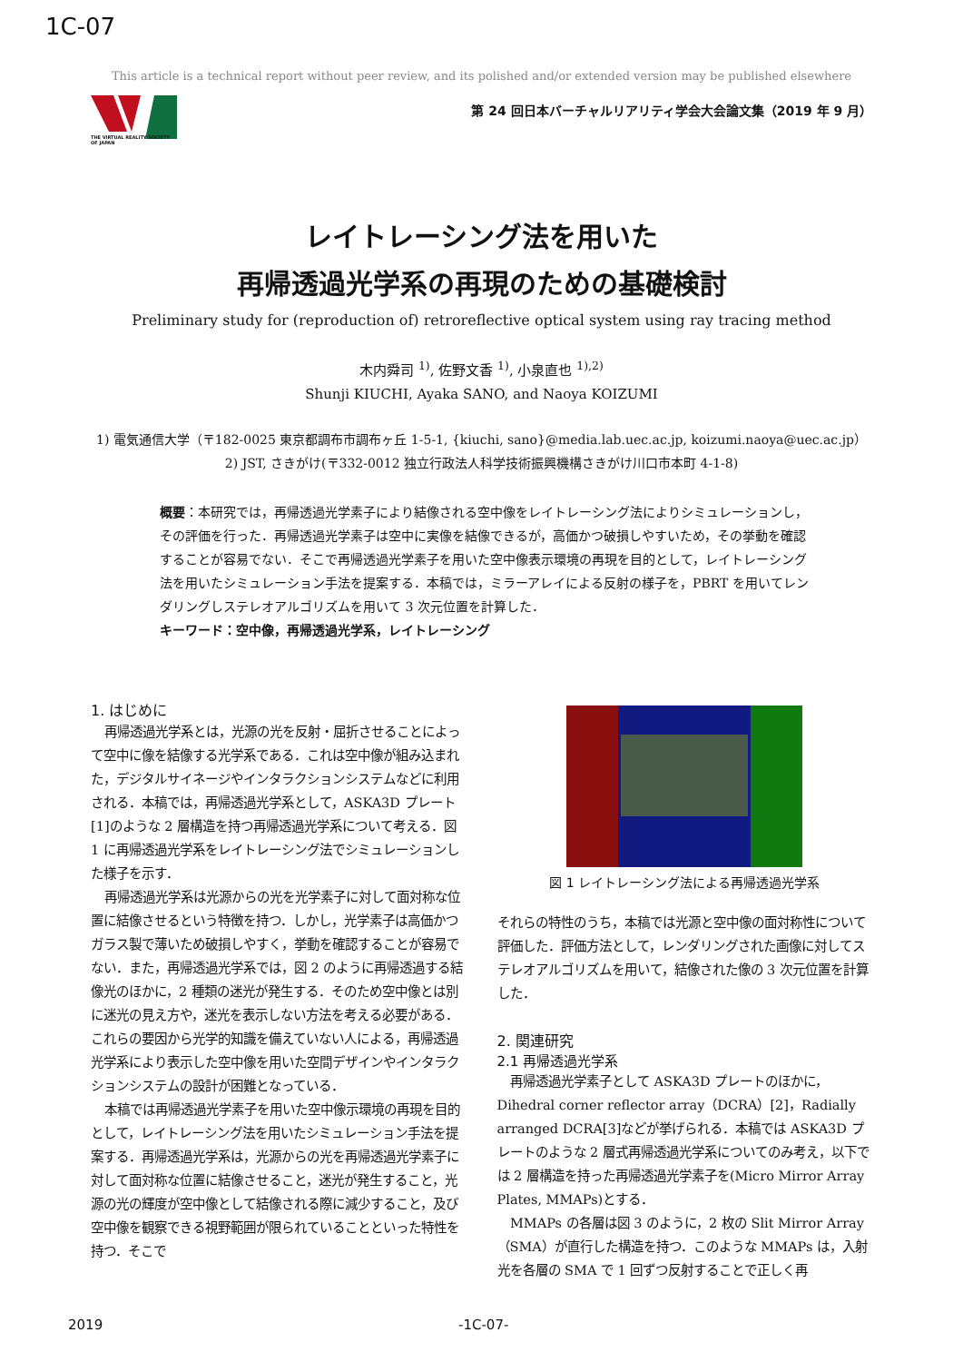1C-07
This article is a technical report without peer review, and its polished and/or extended version may be published elsewhere
THE VIRTUAL REALITY SOCIETY OF JAPAN
第 24 回日本バーチャルリアリティ学会大会論文集（2019 年 9 月）
レイトレーシング法を用いた
再帰透過光学系の再現のための基礎検討
Preliminary study for (reproduction of) retroreflective optical system using ray tracing method
木内舜司 <sup>1)</sup>, 佐野文香 <sup>1)</sup>, 小泉直也 <sup>1),2)</sup>
Shunji KIUCHI, Ayaka SANO, and Naoya KOIZUMI
1) 電気通信大学（〒182-0025 東京都調布市調布ヶ丘 1-5-1, {kiuchi, sano}@media.lab.uec.ac.jp, koizumi.naoya@uec.ac.jp）
2) JST, さきがけ(〒332-0012 独立行政法人科学技術振興機構さきがけ川口市本町 4-1-8)
概要：本研究では，再帰透過光学素子により結像される空中像をレイトレーシング法によりシミュレーションし，その評価を行った．再帰透過光学素子は空中に実像を結像できるが，高価かつ破損しやすいため，その挙動を確認することが容易でない．そこで再帰透過光学素子を用いた空中像表示環境の再現を目的として，レイトレーシング法を用いたシミュレーション手法を提案する．本稿では，ミラーアレイによる反射の様子を，PBRT を用いてレンダリングしステレオアルゴリズムを用いて 3 次元位置を計算した．
キーワード：空中像，再帰透過光学系，レイトレーシング
1. はじめに
再帰透過光学系とは，光源の光を反射・屈折させることによって空中に像を結像する光学系である．これは空中像が組み込まれた，デジタルサイネージやインタラクションシステムなどに利用される．本稿では，再帰透過光学系として，ASKA3D プレート[1]のような 2 層構造を持つ再帰透過光学系について考える．図 1 に再帰透過光学系をレイトレーシング法でシミュレーションした様子を示す．
再帰透過光学系は光源からの光を光学素子に対して面対称な位置に結像させるという特徴を持つ．しかし，光学素子は高価かつガラス製で薄いため破損しやすく，挙動を確認することが容易でない．また，再帰透過光学系では，図 2 のように再帰透過する結像光のほかに，2 種類の迷光が発生する．そのため空中像とは別に迷光の見え方や，迷光を表示しない方法を考える必要がある．これらの要因から光学的知識を備えていない人による，再帰透過光学系により表示した空中像を用いた空間デザインやインタラクションシステムの設計が困難となっている．
本稿では再帰透過光学素子を用いた空中像示環境の再現を目的として，レイトレーシング法を用いたシミュレーション手法を提案する．再帰透過光学系は，光源からの光を再帰透過光学素子に対して面対称な位置に結像させること，迷光が発生すること，光源の光の輝度が空中像として結像される際に減少すること，及び空中像を観察できる視野範囲が限られていることといった特性を持つ．そこで
図 1 レイトレーシング法による再帰透過光学系
それらの特性のうち，本稿では光源と空中像の面対称性について評価した．評価方法として，レンダリングされた画像に対してステレオアルゴリズムを用いて，結像された像の 3 次元位置を計算した．
2. 関連研究
2.1 再帰透過光学系
再帰透過光学素子として ASKA3D プレートのほかに，Dihedral corner reflector array（DCRA）[2]，Radially arranged DCRA[3]などが挙げられる．本稿では ASKA3D プレートのような 2 層式再帰透過光学系についてのみ考え，以下では 2 層構造を持った再帰透過光学素子を(Micro Mirror Array Plates, MMAPs)とする．
MMAPs の各層は図 3 のように，2 枚の Slit Mirror Array（SMA）が直行した構造を持つ．このような MMAPs は，入射光を各層の SMA で 1 回ずつ反射することで正しく再
2019 -1C-07-